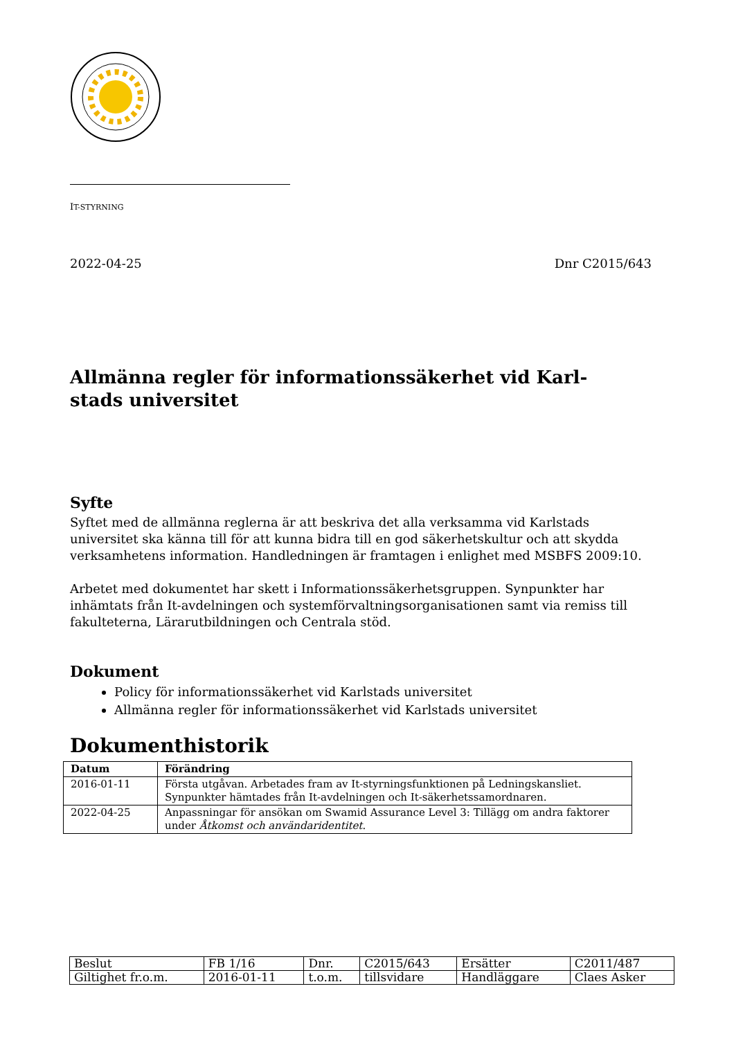IT-STYRNING
2022-04-25 Dnr C2015/643
Allmänna regler för informationssäkerhet vid Karl-
stads universitet
Syfte
Syftet med de allmänna reglerna är att beskriva det alla verksamma vid Karlstads universitet ska känna till för att kunna bidra till en god säkerhetskultur och att skydda verksamhetens information. Handledningen är framtagen i enlighet med MSBFS 2009:10.
Arbetet med dokumentet har skett i Informationssäkerhetsgruppen. Synpunkter har inhämtats från It-avdelningen och systemförvaltningsorganisationen samt via remiss till fakulteterna, Lärarutbildningen och Centrala stöd.
Dokument
Policy för informationssäkerhet vid Karlstads universitet
Allmänna regler för informationssäkerhet vid Karlstads universitet
Dokumenthistorik
| Datum | Förändring |
| --- | --- |
| 2016-01-11 | Första utgåvan. Arbetades fram av It-styrningsfunktionen på Ledningskansliet. Synpunkter hämtades från It-avdelningen och It-säkerhetssamordnaren. |
| 2022-04-25 | Anpassningar för ansökan om Swamid Assurance Level 3: Tillägg om andra faktorer under Åtkomst och användaridentitet . |
| Beslut | FB 1/16 | Dnr. | C2015/643 | Ersätter | C2011/487 |
| Giltighet fr.o.m. | 2016-01-11 | t.o.m. | tillsvidare | Handläggare | Claes Asker |